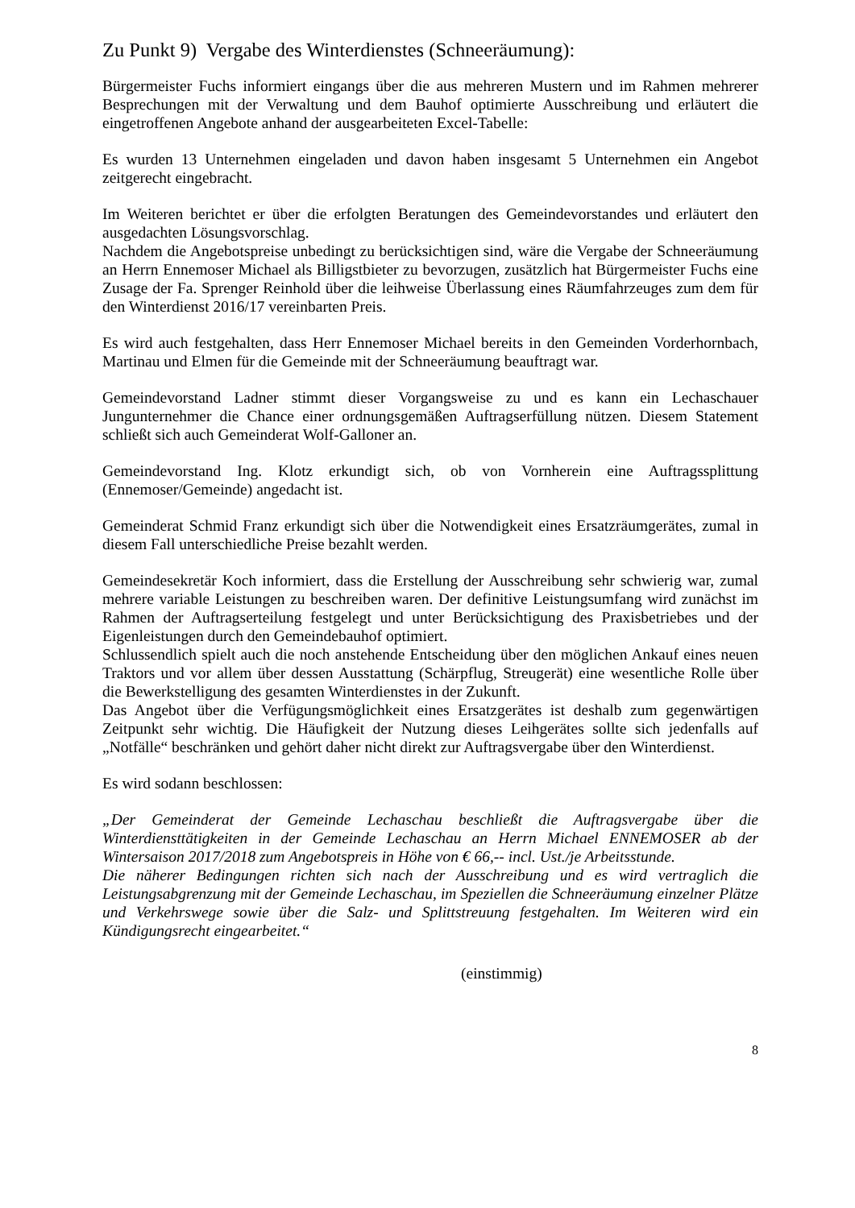Zu Punkt 9) Vergabe des Winterdienstes (Schneeräumung):
Bürgermeister Fuchs informiert eingangs über die aus mehreren Mustern und im Rahmen mehrerer Besprechungen mit der Verwaltung und dem Bauhof optimierte Ausschreibung und erläutert die eingetroffenen Angebote anhand der ausgearbeiteten Excel-Tabelle:
Es wurden 13 Unternehmen eingeladen und davon haben insgesamt 5 Unternehmen ein Angebot zeitgerecht eingebracht.
Im Weiteren berichtet er über die erfolgten Beratungen des Gemeindevorstandes und erläutert den ausgedachten Lösungsvorschlag.
Nachdem die Angebotspreise unbedingt zu berücksichtigen sind, wäre die Vergabe der Schneeräumung an Herrn Ennemoser Michael als Billigstbieter zu bevorzugen, zusätzlich hat Bürgermeister Fuchs eine Zusage der Fa. Sprenger Reinhold über die leihweise Überlassung eines Räumfahrzeuges zum dem für den Winterdienst 2016/17 vereinbarten Preis.
Es wird auch festgehalten, dass Herr Ennemoser Michael bereits in den Gemeinden Vorderhornbach, Martinau und Elmen für die Gemeinde mit der Schneeräumung beauftragt war.
Gemeindevorstand Ladner stimmt dieser Vorgangsweise zu und es kann ein Lechaschauer Jungunternehmer die Chance einer ordnungsgemäßen Auftragserfüllung nützen. Diesem Statement schließt sich auch Gemeinderat Wolf-Galloner an.
Gemeindevorstand Ing. Klotz erkundigt sich, ob von Vornherein eine Auftragssplittung (Ennemoser/Gemeinde) angedacht ist.
Gemeinderat Schmid Franz erkundigt sich über die Notwendigkeit eines Ersatzräumgerätes, zumal in diesem Fall unterschiedliche Preise bezahlt werden.
Gemeindesekretär Koch informiert, dass die Erstellung der Ausschreibung sehr schwierig war, zumal mehrere variable Leistungen zu beschreiben waren. Der definitive Leistungsumfang wird zunächst im Rahmen der Auftragserteilung festgelegt und unter Berücksichtigung des Praxisbetriebes und der Eigenleistungen durch den Gemeindebauhof optimiert.
Schlussendlich spielt auch die noch anstehende Entscheidung über den möglichen Ankauf eines neuen Traktors und vor allem über dessen Ausstattung (Schärpflug, Streugerät) eine wesentliche Rolle über die Bewerkstelligung des gesamten Winterdienstes in der Zukunft.
Das Angebot über die Verfügungsmöglichkeit eines Ersatzgerätes ist deshalb zum gegenwärtigen Zeitpunkt sehr wichtig. Die Häufigkeit der Nutzung dieses Leihgerätes sollte sich jedenfalls auf „Notfälle“ beschränken und gehört daher nicht direkt zur Auftragsvergabe über den Winterdienst.
Es wird sodann beschlossen:
„Der Gemeinderat der Gemeinde Lechaschau beschließt die Auftragsvergabe über die Winterdiensttätigkeiten in der Gemeinde Lechaschau an Herrn Michael ENNEMOSER ab der Wintersaison 2017/2018 zum Angebotspreis in Höhe von € 66,-- incl. Ust./je Arbeitsstunde.
Die näherer Bedingungen richten sich nach der Ausschreibung und es wird vertraglich die Leistungsabgrenzung mit der Gemeinde Lechaschau, im Speziellen die Schneeräumung einzelner Plätze und Verkehrswege sowie über die Salz- und Splittstreuung festgehalten. Im Weiteren wird ein Kündigungsrecht eingearbeitet.“
(einstimmig)
8